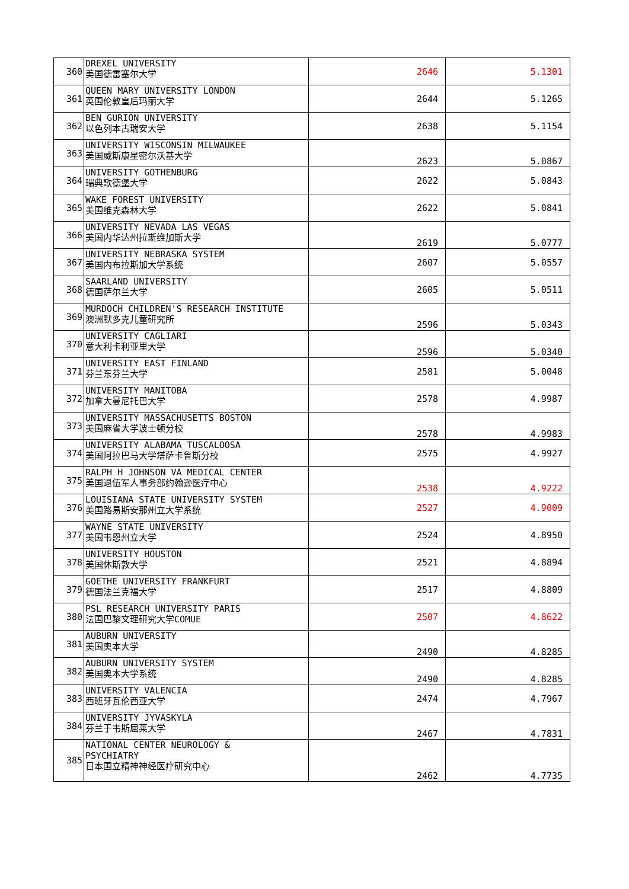| 360 | DREXEL UNIVERSITY 美国德雷塞尔大学 | 2646 | 5.1301 |
| 361 | QUEEN MARY UNIVERSITY LONDON 英国伦敦皇后玛丽大学 | 2644 | 5.1265 |
| 362 | BEN GURION UNIVERSITY 以色列本古瑞安大学 | 2638 | 5.1154 |
| 363 | UNIVERSITY WISCONSIN MILWAUKEE 美国威斯康星密尔沃基大学 | 2623 | 5.0867 |
| 364 | UNIVERSITY GOTHENBURG 瑞典歌德堡大学 | 2622 | 5.0843 |
| 365 | WAKE FOREST UNIVERSITY 美国维克森林大学 | 2622 | 5.0841 |
| 366 | UNIVERSITY NEVADA LAS VEGAS 美国内华达州拉斯维加斯大学 | 2619 | 5.0777 |
| 367 | UNIVERSITY NEBRASKA SYSTEM 美国内布拉斯加大学系统 | 2607 | 5.0557 |
| 368 | SAARLAND UNIVERSITY 德国萨尔兰大学 | 2605 | 5.0511 |
| 369 | MURDOCH CHILDREN'S RESEARCH INSTITUTE 澳洲默多克儿童研究所 | 2596 | 5.0343 |
| 370 | UNIVERSITY CAGLIARI 意大利卡利亚里大学 | 2596 | 5.0340 |
| 371 | UNIVERSITY EAST FINLAND 芬兰东芬兰大学 | 2581 | 5.0048 |
| 372 | UNIVERSITY MANITOBA 加拿大曼尼托巴大学 | 2578 | 4.9987 |
| 373 | UNIVERSITY MASSACHUSETTS BOSTON 美国麻省大学波士顿分校 | 2578 | 4.9983 |
| 374 | UNIVERSITY ALABAMA TUSCALOOSA 美国阿拉巴马大学塔萨卡鲁斯分校 | 2575 | 4.9927 |
| 375 | RALPH H JOHNSON VA MEDICAL CENTER 美国退伍军人事务部约翰逊医疗中心 | 2538 | 4.9222 |
| 376 | LOUISIANA STATE UNIVERSITY SYSTEM 美国路易斯安那州立大学系统 | 2527 | 4.9009 |
| 377 | WAYNE STATE UNIVERSITY 美国韦恩州立大学 | 2524 | 4.8950 |
| 378 | UNIVERSITY HOUSTON 美国休斯敦大学 | 2521 | 4.8894 |
| 379 | GOETHE UNIVERSITY FRANKFURT 德国法兰克福大学 | 2517 | 4.8809 |
| 380 | PSL RESEARCH UNIVERSITY PARIS 法国巴黎文理研究大学COMUE | 2507 | 4.8622 |
| 381 | AUBURN UNIVERSITY 美国奥本大学 | 2490 | 4.8285 |
| 382 | AUBURN UNIVERSITY SYSTEM 美国奥本大学系统 | 2490 | 4.8285 |
| 383 | UNIVERSITY VALENCIA 西班牙瓦伦西亚大学 | 2474 | 4.7967 |
| 384 | UNIVERSITY JYVASKYLA 芬兰于韦斯屈莱大学 | 2467 | 4.7831 |
| 385 | NATIONAL CENTER NEUROLOGY & PSYCHIATRY 日本国立精神神经医疗研究中心 | 2462 | 4.7735 |